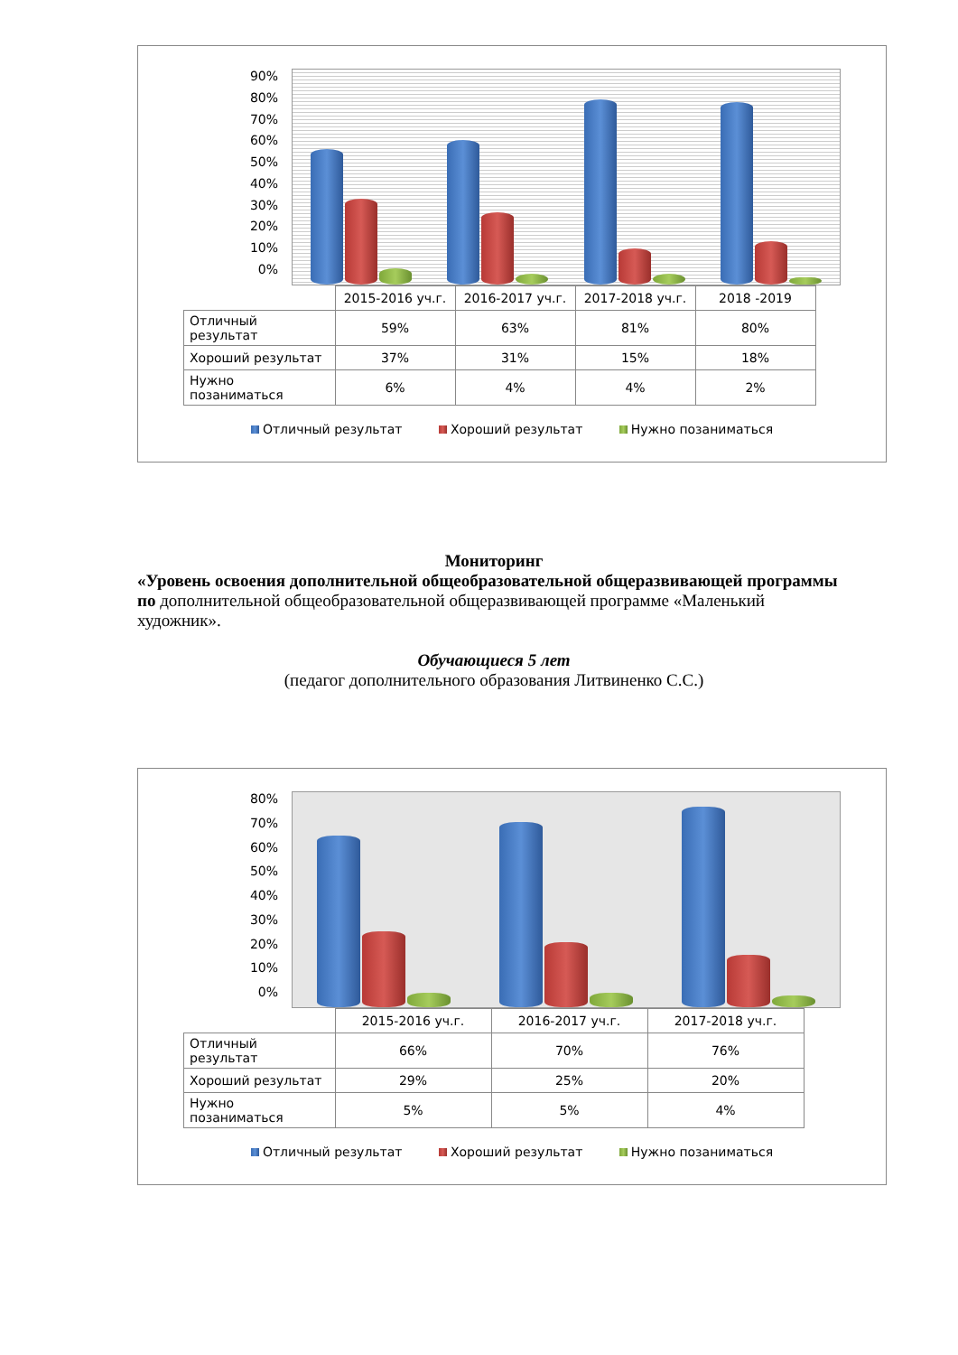90%
80%
70%
60%
50%
40%
30%
20%
10%
0%
| | 2015-2016 уч.г. | 2016-2017 уч.г. | 2017-2018 уч.г. | 2018 -2019 |
| --- | --- | --- | --- | --- |
| Отличный результат | 59% | 63% | 81% | 80% |
| Хороший результат | 37% | 31% | 15% | 18% |
| Нужно позаниматься | 6% | 4% | 4% | 2% |
Отличный результат Хороший результат Нужно позаниматься
Мониторинг
«Уровень освоения дополнительной общеобразовательной общеразвивающей программы по дополнительной общеобразовательной общеразвивающей программе «Маленький художник».
Обучающиеся 5 лет
(педагог дополнительного образования Литвиненко С.С.)
80%
70%
60%
50%
40%
30%
20%
10%
0%
| | 2015-2016 уч.г. | 2016-2017 уч.г. | 2017-2018 уч.г. |
| --- | --- | --- | --- |
| Отличный результат | 66% | 70% | 76% |
| Хороший результат | 29% | 25% | 20% |
| Нужно позаниматься | 5% | 5% | 4% |
Отличный результат Хороший результат Нужно позаниматься